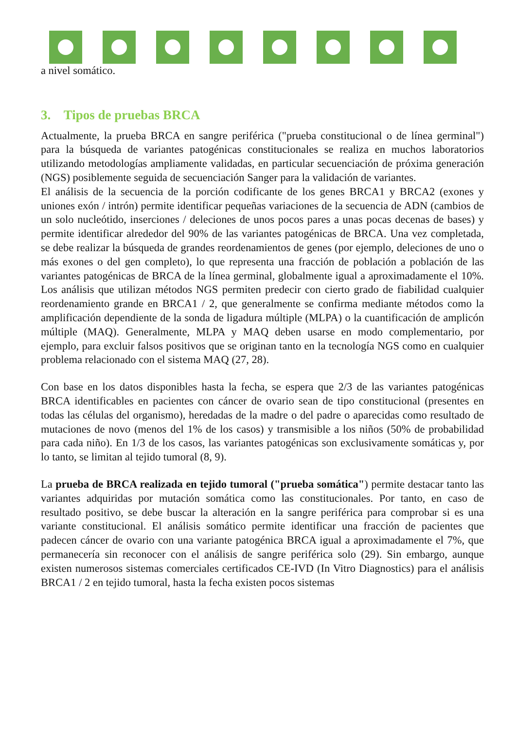a nivel somático.
3. Tipos de pruebas BRCA
Actualmente, la prueba BRCA en sangre periférica ("prueba constitucional o de línea germinal") para la búsqueda de variantes patogénicas constitucionales se realiza en muchos laboratorios utilizando metodologías ampliamente validadas, en particular secuenciación de próxima generación (NGS) posiblemente seguida de secuenciación Sanger para la validación de variantes.
El análisis de la secuencia de la porción codificante de los genes BRCA1 y BRCA2 (exones y uniones exón / intrón) permite identificar pequeñas variaciones de la secuencia de ADN (cambios de un solo nucleótido, inserciones / deleciones de unos pocos pares a unas pocas decenas de bases) y permite identificar alrededor del 90% de las variantes patogénicas de BRCA. Una vez completada, se debe realizar la búsqueda de grandes reordenamientos de genes (por ejemplo, deleciones de uno o más exones o del gen completo), lo que representa una fracción de población a población de las variantes patogénicas de BRCA de la línea germinal, globalmente igual a aproximadamente el 10%. Los análisis que utilizan métodos NGS permiten predecir con cierto grado de fiabilidad cualquier reordenamiento grande en BRCA1 / 2, que generalmente se confirma mediante métodos como la amplificación dependiente de la sonda de ligadura múltiple (MLPA) o la cuantificación de amplicón múltiple (MAQ). Generalmente, MLPA y MAQ deben usarse en modo complementario, por ejemplo, para excluir falsos positivos que se originan tanto en la tecnología NGS como en cualquier problema relacionado con el sistema MAQ (27, 28).
Con base en los datos disponibles hasta la fecha, se espera que 2/3 de las variantes patogénicas BRCA identificables en pacientes con cáncer de ovario sean de tipo constitucional (presentes en todas las células del organismo), heredadas de la madre o del padre o aparecidas como resultado de mutaciones de novo (menos del 1% de los casos) y transmisible a los niños (50% de probabilidad para cada niño). En 1/3 de los casos, las variantes patogénicas son exclusivamente somáticas y, por lo tanto, se limitan al tejido tumoral (8, 9).
La prueba de BRCA realizada en tejido tumoral ("prueba somática") permite destacar tanto las variantes adquiridas por mutación somática como las constitucionales. Por tanto, en caso de resultado positivo, se debe buscar la alteración en la sangre periférica para comprobar si es una variante constitucional. El análisis somático permite identificar una fracción de pacientes que padecen cáncer de ovario con una variante patogénica BRCA igual a aproximadamente el 7%, que permanecería sin reconocer con el análisis de sangre periférica solo (29). Sin embargo, aunque existen numerosos sistemas comerciales certificados CE-IVD (In Vitro Diagnostics) para el análisis BRCA1 / 2 en tejido tumoral, hasta la fecha existen pocos sistemas